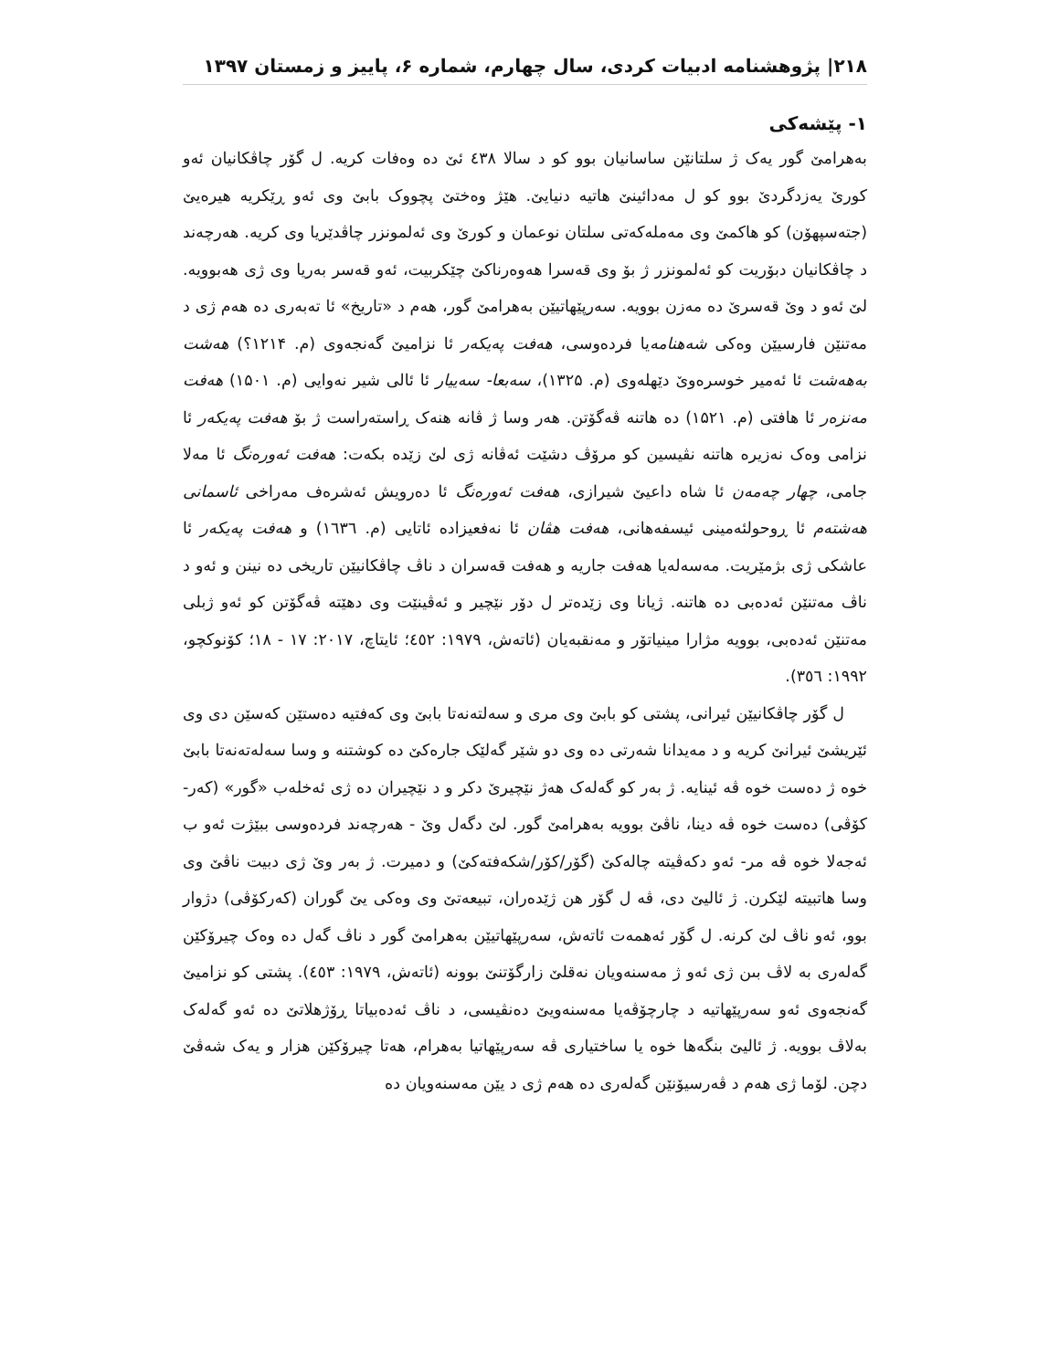۲۱۸| پژوهشنامه ادبیات کردی، سال چهارم، شماره ۶، پاییز و زمستان ۱۳۹۷
۱- پێشەکی
بەهرامێ گور یەک ژ سلتانێن ساسانیان بوو کو د سالا ٤٣٨ ئێ دە وەفات کریە. ل گۆر چاڤکانیان ئەو کورێ یەزدگردێ بوو کو ل مەدائینێ هاتیە دنیایێ. هێژ وەختێ پچووک بابێ وی ئەو ڕێکریە هیرەیێ (جتەسپهۆن) کو هاکمێ وی مەملەکەتی سلتان نوعمان و کورێ وی ئەلمونزر چاڤدێریا وی کریە. هەرچەند د چاڤکانیان دبۆریت کو ئەلمونزر ژ بۆ وی قەسرا هەوەرناکێ چێکربیت، ئەو قەسر بەریا وی ژی هەبوویە. لێ ئەو د وێ قەسرێ دە مەزن بوویە. سەرپێهاتیێن بەهرامێ گور، هەم د «تاریخ» ئا تەبەری دە هەم ژی د مەتنێن فارسیێن وەکی شەهنامەیا فردەوسی، هەفت پەیکەر ئا نزامیێ گەنجەوی (م. ۱۲۱۴؟) هەشت بەهەشت ئا ئەمیر خوسرەوێ دێهلەوی (م. ۱۳۲۵)، سەبعا- سەییار ئا ئالی شیر نەوایی (م. ۱۵۰۱) هەفت مەنزەر ئا هافتی (م. ۱۵۲۱) دە هاتنە ڤەگۆتن. هەر وسا ژ ڤانە هنەک ڕاستەراست ژ بۆ هەفت پەیکەر ئا نزامی وەک نەزیرە هاتنە نڤیسین کو مرۆڤ دشێت ئەڤانە ژی لێ زێدە بکەت: هەفت ئەورەنگ ئا مەلا جامی، چهار چەمەن ئا شاە داعیێ شیرازی، هەفت ئەورەنگ ئا دەرویش ئەشرەف مەراخی ئاسمانی هەشتەم ئا ڕوحولئەمینی ئیسفەهانی، هەفت هڤان ئا نەفعیزادە ئاتایی (م. ١٦٣٦) و هەفت پەیکەر ئا عاشکی ژی بژمێریت. مەسەلەیا هەفت جاریە و هەفت قەسران د ناڤ چاڤکانیێن تاریخی دە نینن و ئەو د ناڤ مەتنێن ئەدەبی دە هاتنە. ژیانا وی زێدەتر ل دۆر نێچیر و ئەڤینێت وی دهێتە ڤەگۆتن کو ئەو ژبلی مەتنێن ئەدەبی، بوویە مژارا مینیاتۆر و مەنقبەیان (ئاتەش، ۱۹۷۹: ٤٥٢؛ ئایتاچ، ۲۰۱۷: ۱۷ - ۱۸؛ کۆنوکچو، ۱۹۹۲: ٣٥٦).
ل گۆر چاڤکانیێن ئیرانی، پشتی کو بابێ وی مری و سەلتەنەتا بابێ وی کەفتیە دەستێن کەسێن دی وی ئێریشێ ئیرانێ کریە و د مەیدانا شەرتی دە وی دو شێر گەلێک جارەکێ دە کوشتنە و وسا سەلەتەنەتا بابێ خوە ژ دەست خوە ڤە ئینایە. ژ بەر کو گەلەک هەژ نێچیرێ دکر و د نێچیران دە ژی ئەخلەب «گور» (کەر-کۆڤی) دەست خوە ڤە دینا، ناڤێ بوویە بەهرامێ گور. لێ دگەل وێ - هەرچەند فردەوسی ببێژت ئەو ب ئەجەلا خوە ڤە مر- ئەو دکەڤیتە چالەکێ (گۆر/کۆر/شکەفتەکێ) و دمیرت. ژ بەر وێ ژی دبیت ناڤێ وی وسا هاتبیتە لێکرن. ژ ئالیێ دی، ڤە ل گۆر هن ژێدەران، تبیعەتێ وی وەکی یێ گوران (کەرکۆڤی) دژوار بوو، ئەو ناڤ لێ کرنە. ل گۆر ئەهمەت ئاتەش، سەرپێهاتیێن بەهرامێ گور د ناڤ گەل دە وەک چیرۆکێن گەلەری بە لاڤ بىن ژی ئەو ژ مەسنەویان نەقلێ زارگۆتنێ بوونە (ئاتەش، ۱۹۷۹: ٤٥٣). پشتی کو نزامیێ گەنجەوی ئەو سەرپێهاتیە د چارچۆڤەیا مەسنەویێ دەنڤیسی، د ناڤ ئەدەبیاتا ڕۆژهلاتێ دە ئەو گەلەک بەلاڤ بوویە. ژ ئالیێ بنگەها خوە یا ساختیاری ڤە سەرپێهاتیا بەهرام، هەتا چیرۆکێن هزار و یەک شەڤێ دچن. لۆما ژی هەم د ڤەرسیۆنێن گەلەری دە هەم ژی د یێن مەسنەویان دە